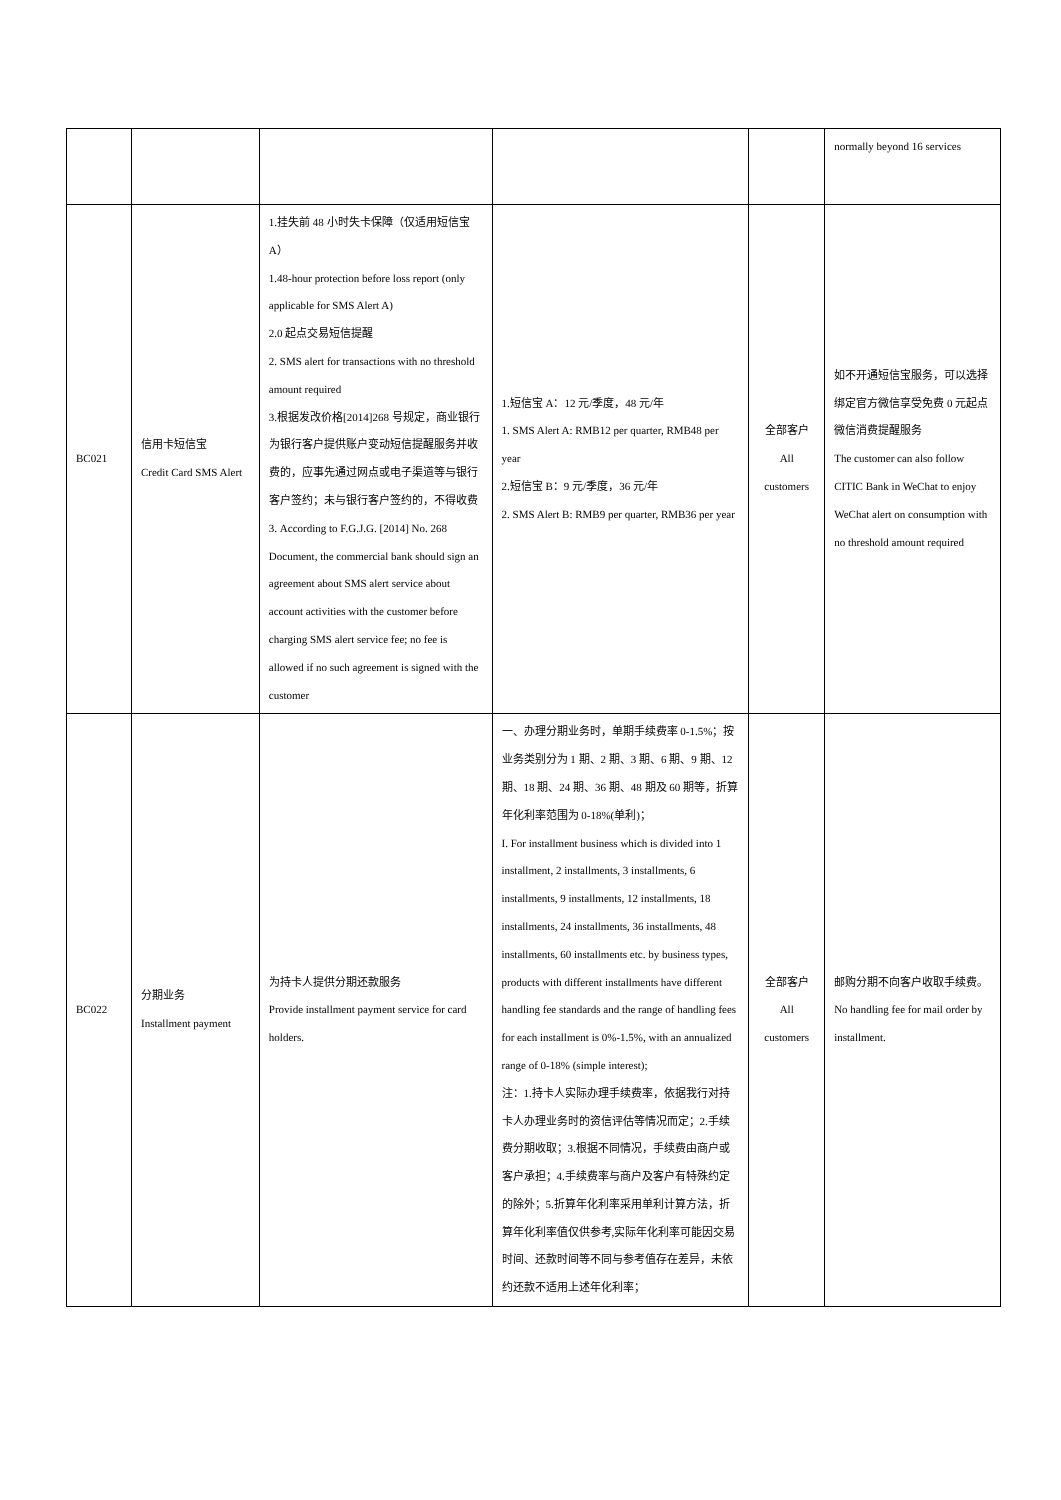| | | | | | normally beyond 16 services |
| BC021 | 信用卡短信宝 Credit Card SMS Alert | 1.挂失前 48 小时失卡保障（仅适用短信宝A） 1.48-hour protection before loss report (only applicable for SMS Alert A) 2.0 起点交易短信提醒 2. SMS alert for transactions with no threshold amount required 3.根据发改价格[2014]268 号规定，商业银行为银行客户提供账户变动短信提醒服务并收费的，应事先通过网点或电子渠道等与银行客户签约；未与银行客户签约的，不得收费 3. According to F.G.J.G. [2014] No. 268 Document, the commercial bank should sign an agreement about SMS alert service about account activities with the customer before charging SMS alert service fee; no fee is allowed if no such agreement is signed with the customer | 1.短信宝 A：12 元/季度，48 元/年 1. SMS Alert A: RMB12 per quarter, RMB48 per year 2.短信宝 B：9 元/季度，36 元/年 2. SMS Alert B: RMB9 per quarter, RMB36 per year | 全部客户 All customers | 如不开通短信宝服务，可以选择绑定官方微信享受免费 0 元起点微信消费提醒服务 The customer can also follow CITIC Bank in WeChat to enjoy WeChat alert on consumption with no threshold amount required |
| BC022 | 分期业务 Installment payment | 为持卡人提供分期还款服务 Provide installment payment service for card holders. | 一、办理分期业务时，单期手续费率 0-1.5%；按业务类别分为 1 期、2 期、3 期、6 期、9 期、12 期、18 期、24 期、36 期、48 期及 60 期等，折算年化利率范围为 0-18%(单利)； I. For installment business which is divided into 1 installment, 2 installments, 3 installments, 6 installments, 9 installments, 12 installments, 18 installments, 24 installments, 36 installments, 48 installments, 60 installments etc. by business types, products with different installments have different handling fee standards and the range of handling fees for each installment is 0%-1.5%, with an annualized range of 0-18% (simple interest); 注：1.持卡人实际办理手续费率，依据我行对持卡人办理业务时的资信评估等情况而定；2.手续费分期收取；3.根据不同情况，手续费由商户或客户承担；4.手续费率与商户及客户有特殊约定的除外；5.折算年化利率采用单利计算方法，折算年化利率值仅供参考,实际年化利率可能因交易时间、还款时间等不同与参考值存在差异，未依约还款不适用上述年化利率； | 全部客户 All customers | 邮购分期不向客户收取手续费。 No handling fee for mail order by installment. |